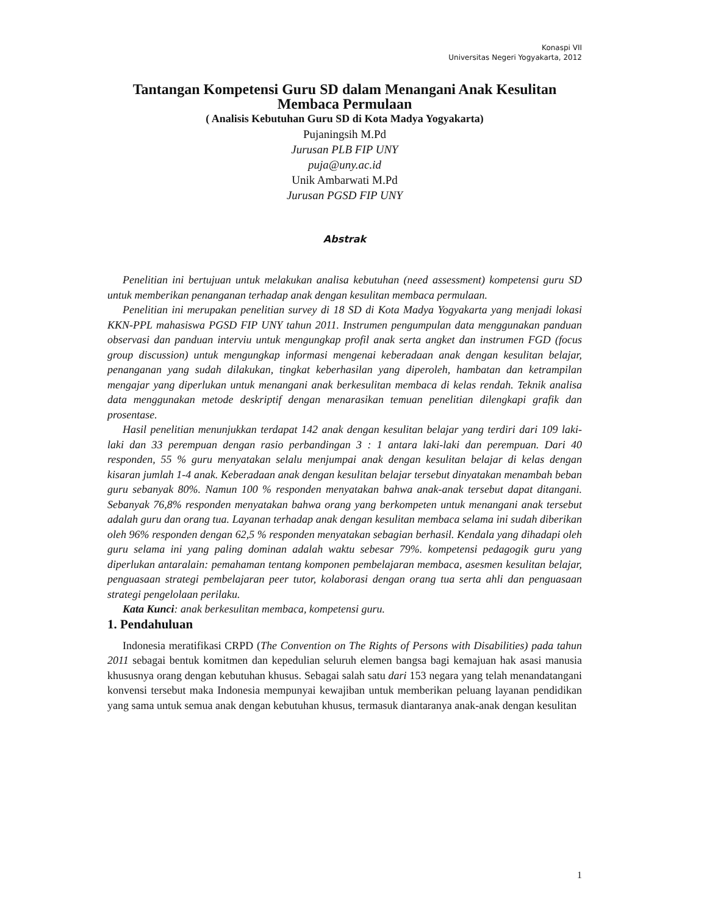Konaspi VII
Universitas Negeri Yogyakarta, 2012
Tantangan Kompetensi Guru SD dalam Menangani Anak Kesulitan Membaca Permulaan
( Analisis Kebutuhan Guru SD di Kota Madya Yogyakarta)
Pujaningsih M.Pd
Jurusan PLB FIP UNY
puja@uny.ac.id
Unik Ambarwati M.Pd
Jurusan PGSD FIP UNY
Abstrak
Penelitian ini bertujuan untuk melakukan analisa kebutuhan (need assessment) kompetensi guru SD untuk memberikan penanganan terhadap anak dengan kesulitan membaca permulaan.
Penelitian ini merupakan penelitian survey di 18 SD di Kota Madya Yogyakarta yang menjadi lokasi KKN-PPL mahasiswa PGSD FIP UNY tahun 2011. Instrumen pengumpulan data menggunakan panduan observasi dan panduan interviu untuk mengungkap profil anak serta angket dan instrumen FGD (focus group discussion) untuk mengungkap informasi mengenai keberadaan anak dengan kesulitan belajar, penanganan yang sudah dilakukan, tingkat keberhasilan yang diperoleh, hambatan dan ketrampilan mengajar yang diperlukan untuk menangani anak berkesulitan membaca di kelas rendah. Teknik analisa data menggunakan metode deskriptif dengan menarasikan temuan penelitian dilengkapi grafik dan prosentase.
Hasil penelitian menunjukkan terdapat 142 anak dengan kesulitan belajar yang terdiri dari 109 laki-laki dan 33 perempuan dengan rasio perbandingan 3 : 1 antara laki-laki dan perempuan. Dari 40 responden, 55 % guru menyatakan selalu menjumpai anak dengan kesulitan belajar di kelas dengan kisaran jumlah 1-4 anak. Keberadaan anak dengan kesulitan belajar tersebut dinyatakan menambah beban guru sebanyak 80%. Namun 100 % responden menyatakan bahwa anak-anak tersebut dapat ditangani. Sebanyak 76,8% responden menyatakan bahwa orang yang berkompeten untuk menangani anak tersebut adalah guru dan orang tua. Layanan terhadap anak dengan kesulitan membaca selama ini sudah diberikan oleh 96% responden dengan 62,5 % responden menyatakan sebagian berhasil. Kendala yang dihadapi oleh guru selama ini yang paling dominan adalah waktu sebesar 79%. kompetensi pedagogik guru yang diperlukan antaralain: pemahaman tentang komponen pembelajaran membaca, asesmen kesulitan belajar, penguasaan strategi pembelajaran peer tutor, kolaborasi dengan orang tua serta ahli dan penguasaan strategi pengelolaan perilaku.
Kata Kunci: anak berkesulitan membaca, kompetensi guru.
1. Pendahuluan
Indonesia meratifikasi CRPD (The Convention on The Rights of Persons with Disabilities) pada tahun 2011 sebagai bentuk komitmen dan kepedulian seluruh elemen bangsa bagi kemajuan hak asasi manusia khususnya orang dengan kebutuhan khusus. Sebagai salah satu dari 153 negara yang telah menandatangani konvensi tersebut maka Indonesia mempunyai kewajiban untuk memberikan peluang layanan pendidikan yang sama untuk semua anak dengan kebutuhan khusus, termasuk diantaranya anak-anak dengan kesulitan
1